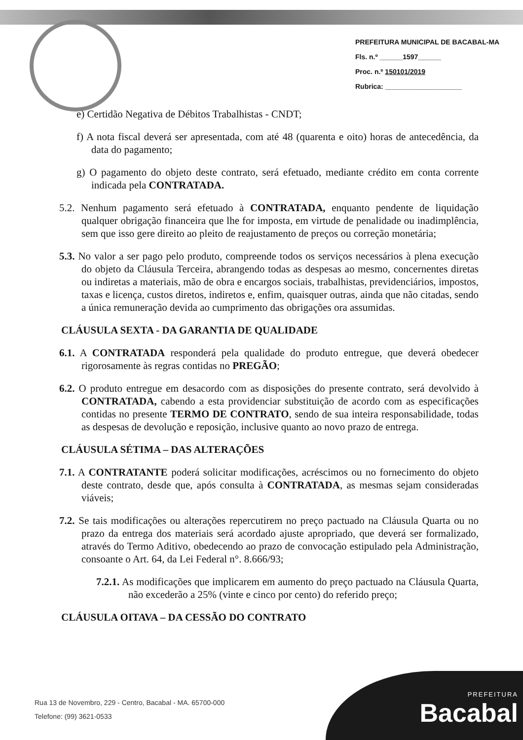PREFEITURA MUNICIPAL DE BACABAL-MA
Fls. n.º ______1597______
Proc. n.º 150101/2019
Rubrica: ____________________
e) Certidão Negativa de Débitos Trabalhistas - CNDT;
f) A nota fiscal deverá ser apresentada, com até 48 (quarenta e oito) horas de antecedência, da data do pagamento;
g) O pagamento do objeto deste contrato, será efetuado, mediante crédito em conta corrente indicada pela CONTRATADA.
5.2. Nenhum pagamento será efetuado à CONTRATADA, enquanto pendente de liquidação qualquer obrigação financeira que lhe for imposta, em virtude de penalidade ou inadimplência, sem que isso gere direito ao pleito de reajustamento de preços ou correção monetária;
5.3. No valor a ser pago pelo produto, compreende todos os serviços necessários à plena execução do objeto da Cláusula Terceira, abrangendo todas as despesas ao mesmo, concernentes diretas ou indiretas a materiais, mão de obra e encargos sociais, trabalhistas, previdenciários, impostos, taxas e licença, custos diretos, indiretos e, enfim, quaisquer outras, ainda que não citadas, sendo a única remuneração devida ao cumprimento das obrigações ora assumidas.
CLÁUSULA SEXTA - DA GARANTIA DE QUALIDADE
6.1. A CONTRATADA responderá pela qualidade do produto entregue, que deverá obedecer rigorosamente às regras contidas no PREGÃO;
6.2. O produto entregue em desacordo com as disposições do presente contrato, será devolvido à CONTRATADA, cabendo a esta providenciar substituição de acordo com as especificações contidas no presente TERMO DE CONTRATO, sendo de sua inteira responsabilidade, todas as despesas de devolução e reposição, inclusive quanto ao novo prazo de entrega.
CLÁUSULA SÉTIMA – DAS ALTERAÇÕES
7.1. A CONTRATANTE poderá solicitar modificações, acréscimos ou no fornecimento do objeto deste contrato, desde que, após consulta à CONTRATADA, as mesmas sejam consideradas viáveis;
7.2. Se tais modificações ou alterações repercutirem no preço pactuado na Cláusula Quarta ou no prazo da entrega dos materiais será acordado ajuste apropriado, que deverá ser formalizado, através do Termo Aditivo, obedecendo ao prazo de convocação estipulado pela Administração, consoante o Art. 64, da Lei Federal n°. 8.666/93;
7.2.1. As modificações que implicarem em aumento do preço pactuado na Cláusula Quarta, não excederão a 25% (vinte e cinco por cento) do referido preço;
CLÁUSULA OITAVA – DA CESSÃO DO CONTRATO
Rua 13 de Novembro, 229 - Centro, Bacabal - MA. 65700-000
Telefone: (99) 3621-0533
PREFEITURA
Bacabal